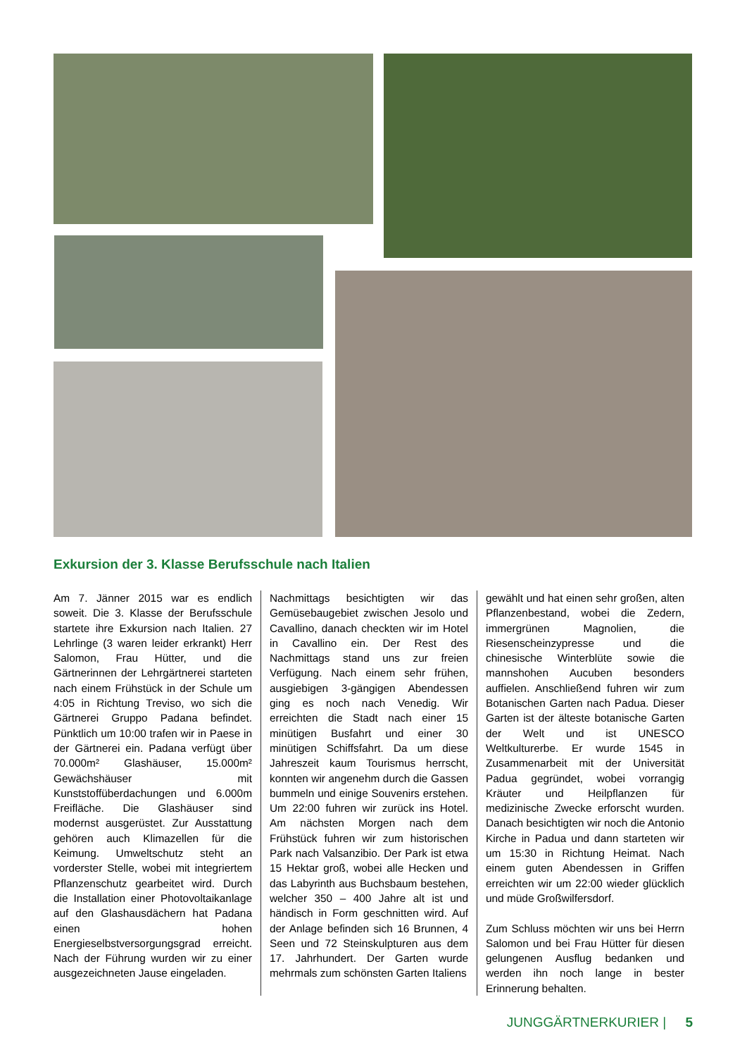Exkursion der 3. Klasse Berufsschule nach Italien
Am 7. Jänner 2015 war es endlich soweit. Die 3. Klasse der Berufsschule startete ihre Exkursion nach Italien. 27 Lehrlinge (3 waren leider erkrankt) Herr Salomon, Frau Hütter, und die Gärtnerinnen der Lehrgärtnerei starteten nach einem Frühstück in der Schule um 4:05 in Richtung Treviso, wo sich die Gärtnerei Gruppo Padana befindet. Pünktlich um 10:00 trafen wir in Paese in der Gärtnerei ein. Padana verfügt über 70.000m² Glashäuser, 15.000m² Gewächshäuser mit Kunststoffüberdachungen und 6.000m Freifläche. Die Glashäuser sind modernst ausgerüstet. Zur Ausstattung gehören auch Klimazellen für die Keimung. Umweltschutz steht an vorderster Stelle, wobei mit integriertem Pflanzenschutz gearbeitet wird. Durch die Installation einer Photovoltaikanlage auf den Glashausdächern hat Padana einen hohen Energieselbstversorgungsgrad erreicht. Nach der Führung wurden wir zu einer ausgezeichneten Jause eingeladen.
Nachmittags besichtigten wir das Gemüsebaugebiet zwischen Jesolo und Cavallino, danach checkten wir im Hotel in Cavallino ein. Der Rest des Nachmittags stand uns zur freien Verfügung. Nach einem sehr frühen, ausgiebigen 3-gängigen Abendessen ging es noch nach Venedig. Wir erreichten die Stadt nach einer 15 minütigen Busfahrt und einer 30 minütigen Schiffsfahrt. Da um diese Jahreszeit kaum Tourismus herrscht, konnten wir angenehm durch die Gassen bummeln und einige Souvenirs erstehen. Um 22:00 fuhren wir zurück ins Hotel. Am nächsten Morgen nach dem Frühstück fuhren wir zum historischen Park nach Valsanzibio. Der Park ist etwa 15 Hektar groß, wobei alle Hecken und das Labyrinth aus Buchsbaum bestehen, welcher 350 – 400 Jahre alt ist und händisch in Form geschnitten wird. Auf der Anlage befinden sich 16 Brunnen, 4 Seen und 72 Steinskulpturen aus dem 17. Jahrhundert. Der Garten wurde mehrmals zum schönsten Garten Italiens
gewählt und hat einen sehr großen, alten Pflanzenbestand, wobei die Zedern, immergrünen Magnolien, die Riesenscheinzypresse und die chinesische Winterblüte sowie die mannshohen Aucuben besonders auffielen. Anschließend fuhren wir zum Botanischen Garten nach Padua. Dieser Garten ist der älteste botanische Garten der Welt und ist UNESCO Weltkulturerbe. Er wurde 1545 in Zusammenarbeit mit der Universität Padua gegründet, wobei vorrangig Kräuter und Heilpflanzen für medizinische Zwecke erforscht wurden. Danach besichtigten wir noch die Antonio Kirche in Padua und dann starteten wir um 15:30 in Richtung Heimat. Nach einem guten Abendessen in Griffen erreichten wir um 22:00 wieder glücklich und müde Großwilfersdorf.
Zum Schluss möchten wir uns bei Herrn Salomon und bei Frau Hütter für diesen gelungenen Ausflug bedanken und werden ihn noch lange in bester Erinnerung behalten.
JUNGGÄRTNERKURIER | 5